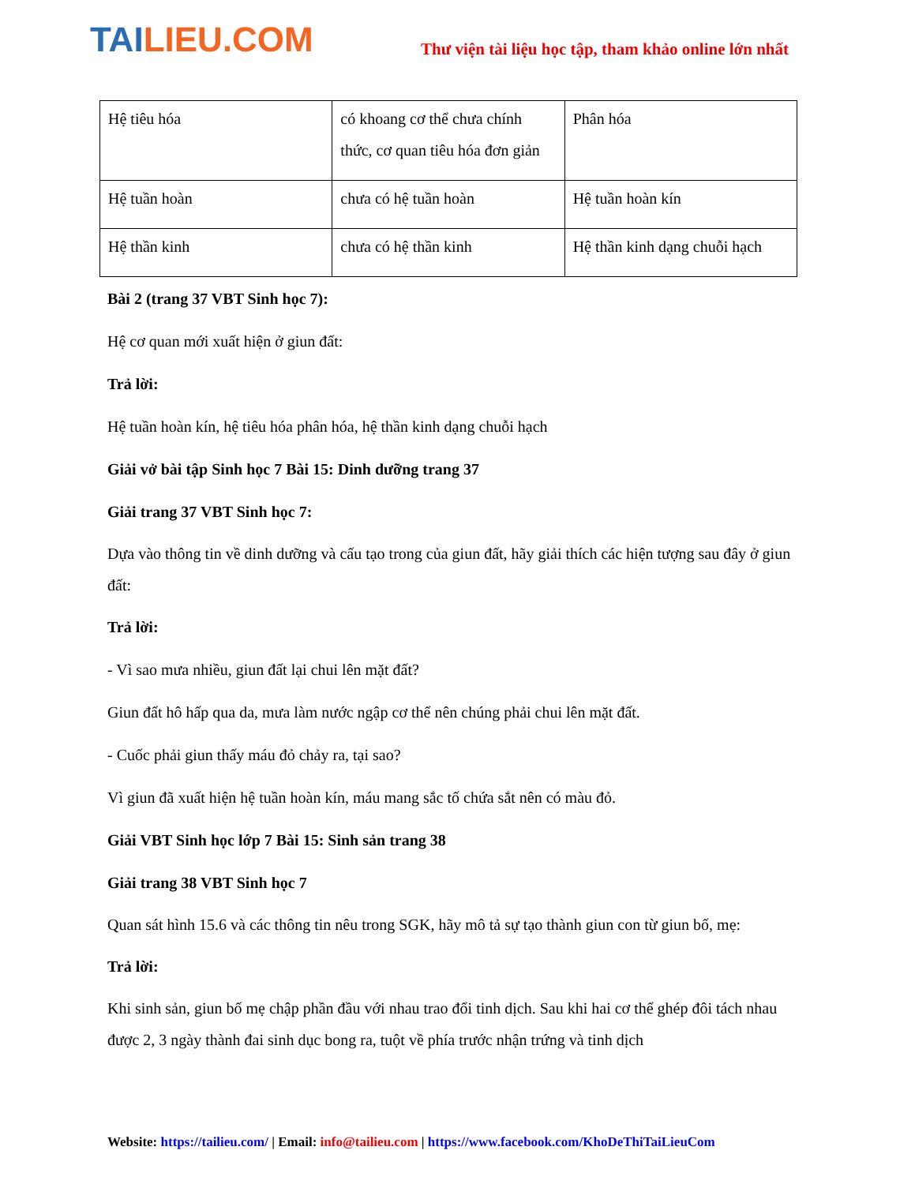TAILIEU.COM
Thư viện tài liệu học tập, tham khảo online lớn nhất
| Hệ tiêu hóa | có khoang cơ thể chưa chính thức, cơ quan tiêu hóa đơn giản | Phân hóa |
| Hệ tuần hoàn | chưa có hệ tuần hoàn | Hệ tuần hoàn kín |
| Hệ thần kinh | chưa có hệ thần kinh | Hệ thần kinh dạng chuỗi hạch |
Bài 2 (trang 37 VBT Sinh học 7):
Hệ cơ quan mới xuất hiện ở giun đất:
Trả lời:
Hệ tuần hoàn kín, hệ tiêu hóa phân hóa, hệ thần kinh dạng chuỗi hạch
Giải vở bài tập Sinh học 7 Bài 15: Dinh dưỡng trang 37
Giải trang 37 VBT Sinh học 7:
Dựa vào thông tin về dinh dưỡng và cấu tạo trong của giun đất, hãy giải thích các hiện tượng sau đây ở giun đất:
Trả lời:
- Vì sao mưa nhiều, giun đất lại chui lên mặt đất?
Giun đất hô hấp qua da, mưa làm nước ngập cơ thể nên chúng phải chui lên mặt đất.
- Cuốc phải giun thấy máu đỏ chảy ra, tại sao?
Vì giun đã xuất hiện hệ tuần hoàn kín, máu mang sắc tố chứa sắt nên có màu đỏ.
Giải VBT Sinh học lớp 7 Bài 15: Sinh sản trang 38
Giải trang 38 VBT Sinh học 7
Quan sát hình 15.6 và các thông tin nêu trong SGK, hãy mô tả sự tạo thành giun con từ giun bố, mẹ:
Trả lời:
Khi sinh sản, giun bố mẹ chập phần đầu với nhau trao đổi tinh dịch. Sau khi hai cơ thể ghép đôi tách nhau được 2, 3 ngày thành đai sinh dục bong ra, tuột về phía trước nhận trứng và tinh dịch
Website: https://tailieu.com/ | Email: info@tailieu.com | https://www.facebook.com/KhoDeThiTaiLieuCom